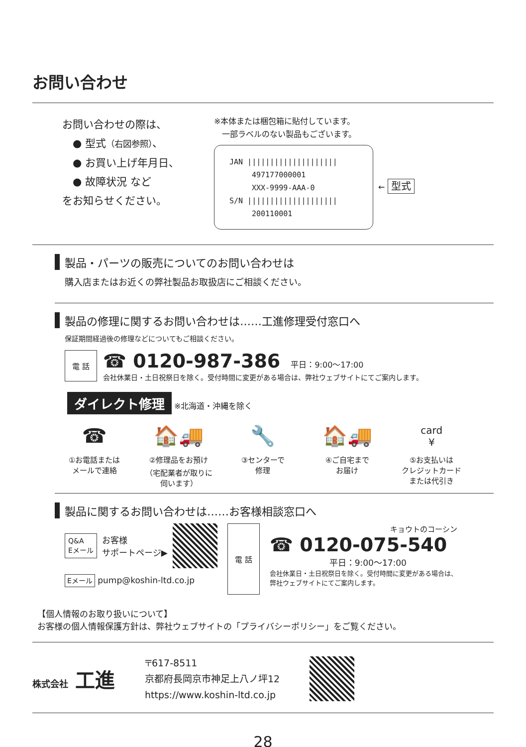お問い合わせ
お問い合わせの際は、
　● 型式（右図参照）、
　● お買い上げ年月日、
　● 故障状況 など
をお知らせください。
※本体または梱包箱に貼付しています。
　一部ラベルのない製品もございます。
JAN ||||||||||||||||||||
　　　497177000001
　　　XXX-9999-AAA-0
S/N ||||||||||||||||||||
　　　200110001
← 型式
製品・パーツの販売についてのお問い合わせは
購入店またはお近くの弊社製品お取扱店にご相談ください。
製品の修理に関するお問い合わせは……工進修理受付窓口へ
保証期間経過後の修理などについてもご相談ください。
電 話
☎ 0120-987-386 　平日：9:00〜17:00
会社休業日・土日祝祭日を除く。受付時間に変更がある場合は、弊社ウェブサイトにてご案内します。
ダイレクト修理 ※北海道・沖縄を除く
☎
①お電話または
メールで連絡
🏠🚚
②修理品をお預け
（宅配業者が取りに
伺います）
🔧
③センターで
修理
🏠🚚
④ご自宅まで
お届け
card
¥
⑤お支払いは
クレジットカード
または代引き
製品に関するお問い合わせは……お客様相談窓口へ
Q&A
Eメール お客様
サポートページ▶
Eメール pump@koshin-ltd.co.jp
電 話
キョウトのコーシン
☎ 0120-075-540
平日：9:00〜17:00
会社休業日・土日祝祭日を除く。受付時間に変更がある場合は、
弊社ウェブサイトにてご案内します。
【個人情報のお取り扱いについて】
お客様の個人情報保護方針は、弊社ウェブサイトの「プライバシーポリシー」をご覧ください。
株式会社 工進
〒617-8511
京都府長岡京市神足上八ノ坪12
https://www.koshin-ltd.co.jp
28